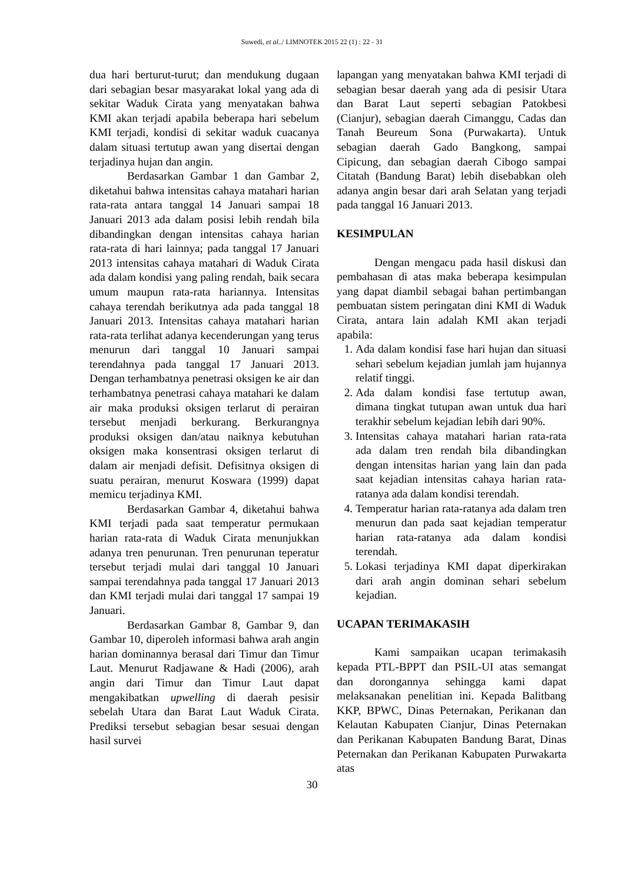Suwedi, et al../ LIMNOTEK 2015 22 (1) : 22 - 31
dua hari berturut-turut; dan mendukung dugaan dari sebagian besar masyarakat lokal yang ada di sekitar Waduk Cirata yang menyatakan bahwa KMI akan terjadi apabila beberapa hari sebelum KMI terjadi, kondisi di sekitar waduk cuacanya dalam situasi tertutup awan yang disertai dengan terjadinya hujan dan angin.
Berdasarkan Gambar 1 dan Gambar 2, diketahui bahwa intensitas cahaya matahari harian rata-rata antara tanggal 14 Januari sampai 18 Januari 2013 ada dalam posisi lebih rendah bila dibandingkan dengan intensitas cahaya harian rata-rata di hari lainnya; pada tanggal 17 Januari 2013 intensitas cahaya matahari di Waduk Cirata ada dalam kondisi yang paling rendah, baik secara umum maupun rata-rata hariannya. Intensitas cahaya terendah berikutnya ada pada tanggal 18 Januari 2013. Intensitas cahaya matahari harian rata-rata terlihat adanya kecenderungan yang terus menurun dari tanggal 10 Januari sampai terendahnya pada tanggal 17 Januari 2013. Dengan terhambatnya penetrasi oksigen ke air dan terhambatnya penetrasi cahaya matahari ke dalam air maka produksi oksigen terlarut di perairan tersebut menjadi berkurang. Berkurangnya produksi oksigen dan/atau naiknya kebutuhan oksigen maka konsentrasi oksigen terlarut di dalam air menjadi defisit. Defisitnya oksigen di suatu perairan, menurut Koswara (1999) dapat memicu terjadinya KMI.
Berdasarkan Gambar 4, diketahui bahwa KMI terjadi pada saat temperatur permukaan harian rata-rata di Waduk Cirata menunjukkan adanya tren penurunan. Tren penurunan teperatur tersebut terjadi mulai dari tanggal 10 Januari sampai terendahnya pada tanggal 17 Januari 2013 dan KMI terjadi mulai dari tanggal 17 sampai 19 Januari.
Berdasarkan Gambar 8, Gambar 9, dan Gambar 10, diperoleh informasi bahwa arah angin harian dominannya berasal dari Timur dan Timur Laut. Menurut Radjawane & Hadi (2006), arah angin dari Timur dan Timur Laut dapat mengakibatkan upwelling di daerah pesisir sebelah Utara dan Barat Laut Waduk Cirata. Prediksi tersebut sebagian besar sesuai dengan hasil survei
lapangan yang menyatakan bahwa KMI terjadi di sebagian besar daerah yang ada di pesisir Utara dan Barat Laut seperti sebagian Patokbesi (Cianjur), sebagian daerah Cimanggu, Cadas dan Tanah Beureum Sona (Purwakarta). Untuk sebagian daerah Gado Bangkong, sampai Cipicung, dan sebagian daerah Cibogo sampai Citatah (Bandung Barat) lebih disebabkan oleh adanya angin besar dari arah Selatan yang terjadi pada tanggal 16 Januari 2013.
KESIMPULAN
Dengan mengacu pada hasil diskusi dan pembahasan di atas maka beberapa kesimpulan yang dapat diambil sebagai bahan pertimbangan pembuatan sistem peringatan dini KMI di Waduk Cirata, antara lain adalah KMI akan terjadi apabila:
1. Ada dalam kondisi fase hari hujan dan situasi sehari sebelum kejadian jumlah jam hujannya relatif tinggi.
2. Ada dalam kondisi fase tertutup awan, dimana tingkat tutupan awan untuk dua hari terakhir sebelum kejadian lebih dari 90%.
3. Intensitas cahaya matahari harian rata-rata ada dalam tren rendah bila dibandingkan dengan intensitas harian yang lain dan pada saat kejadian intensitas cahaya harian rata-ratanya ada dalam kondisi terendah.
4. Temperatur harian rata-ratanya ada dalam tren menurun dan pada saat kejadian temperatur harian rata-ratanya ada dalam kondisi terendah.
5. Lokasi terjadinya KMI dapat diperkirakan dari arah angin dominan sehari sebelum kejadian.
UCAPAN TERIMAKASIH
Kami sampaikan ucapan terimakasih kepada PTL-BPPT dan PSIL-UI atas semangat dan dorongannya sehingga kami dapat melaksanakan penelitian ini. Kepada Balitbang KKP, BPWC, Dinas Peternakan, Perikanan dan Kelautan Kabupaten Cianjur, Dinas Peternakan dan Perikanan Kabupaten Bandung Barat, Dinas Peternakan dan Perikanan Kabupaten Purwakarta atas
30